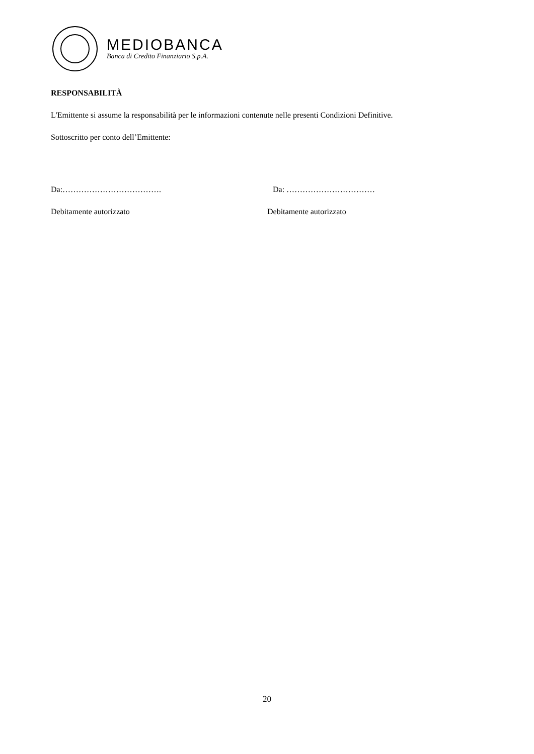MEDIOBANCA
Banca di Credito Finanziario S.p.A.
RESPONSABILITÀ
L'Emittente si assume la responsabilità per le informazioni contenute nelle presenti Condizioni Definitive.
Sottoscritto per conto dell’Emittente:
Da:………………………………. Da: ……………………………
Debitamente autorizzato Debitamente autorizzato
20